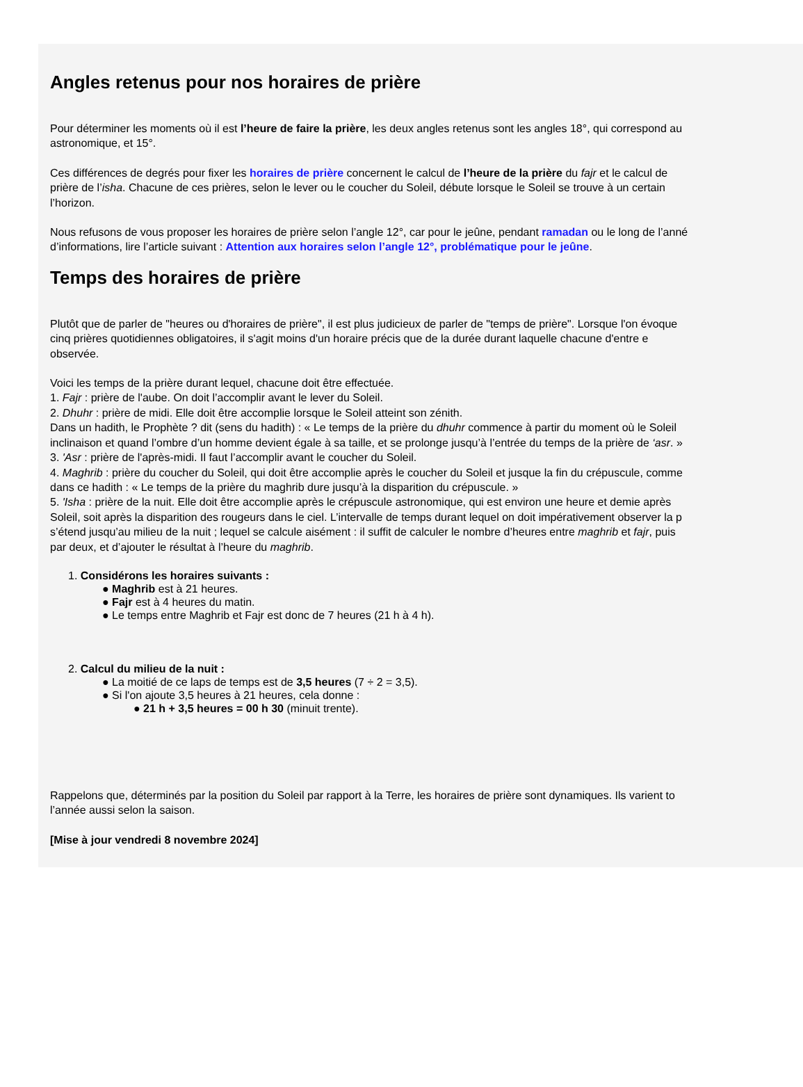Angles retenus pour nos horaires de prière
Pour déterminer les moments où il est l’heure de faire la prière, les deux angles retenus sont les angles 18°, qui correspond au
astronomique, et 15°.
Ces différences de degrés pour fixer les horaires de prière concernent le calcul de l’heure de la prière du fajr et le calcul de
prière de l’isha. Chacune de ces prières, selon le lever ou le coucher du Soleil, débute lorsque le Soleil se trouve à un certain
l’horizon.
Nous refusons de vous proposer les horaires de prière selon l’angle 12°, car pour le jeûne, pendant ramadan ou le long de l’anné
d’informations, lire l’article suivant : Attention aux horaires selon l’angle 12°, problématique pour le jeûne.
Temps des horaires de prière
Plutôt que de parler de "heures ou d'horaires de prière", il est plus judicieux de parler de "temps de prière". Lorsque l'on évoque
cinq prières quotidiennes obligatoires, il s'agit moins d'un horaire précis que de la durée durant laquelle chacune d'entre e
observée.
Voici les temps de la prière durant lequel, chacune doit être effectuée.
1. Fajr : prière de l'aube. On doit l’accomplir avant le lever du Soleil.
2. Dhuhr : prière de midi. Elle doit être accomplie lorsque le Soleil atteint son zénith.
Dans un hadith, le Prophète ? dit (sens du hadith) : « Le temps de la prière du dhuhr commence à partir du moment où le Soleil
inclinaison et quand l’ombre d’un homme devient égale à sa taille, et se prolonge jusqu’à l’entrée du temps de la prière de ‘asr. »
3. 'Asr : prière de l'après-midi. Il faut l’accomplir avant le coucher du Soleil.
4. Maghrib : prière du coucher du Soleil, qui doit être accomplie après le coucher du Soleil et jusque la fin du crépuscule, comme
dans ce hadith : « Le temps de la prière du maghrib dure jusqu’à la disparition du crépuscule. »
5. 'Isha : prière de la nuit. Elle doit être accomplie après le crépuscule astronomique, qui est environ une heure et demie après
Soleil, soit après la disparition des rougeurs dans le ciel. L’intervalle de temps durant lequel on doit impérativement observer la p
s’étend jusqu’au milieu de la nuit ; lequel se calcule aisément : il suffit de calculer le nombre d’heures entre maghrib et fajr, puis
par deux, et d’ajouter le résultat à l’heure du maghrib.
1. Considérons les horaires suivants :
● Maghrib est à 21 heures.
● Fajr est à 4 heures du matin.
● Le temps entre Maghrib et Fajr est donc de 7 heures (21 h à 4 h).
2. Calcul du milieu de la nuit :
● La moitié de ce laps de temps est de 3,5 heures (7 ÷ 2 = 3,5).
● Si l'on ajoute 3,5 heures à 21 heures, cela donne :
● 21 h + 3,5 heures = 00 h 30 (minuit trente).
Rappelons que, déterminés par la position du Soleil par rapport à la Terre, les horaires de prière sont dynamiques. Ils varient to
l’année aussi selon la saison.
[Mise à jour vendredi 8 novembre 2024]